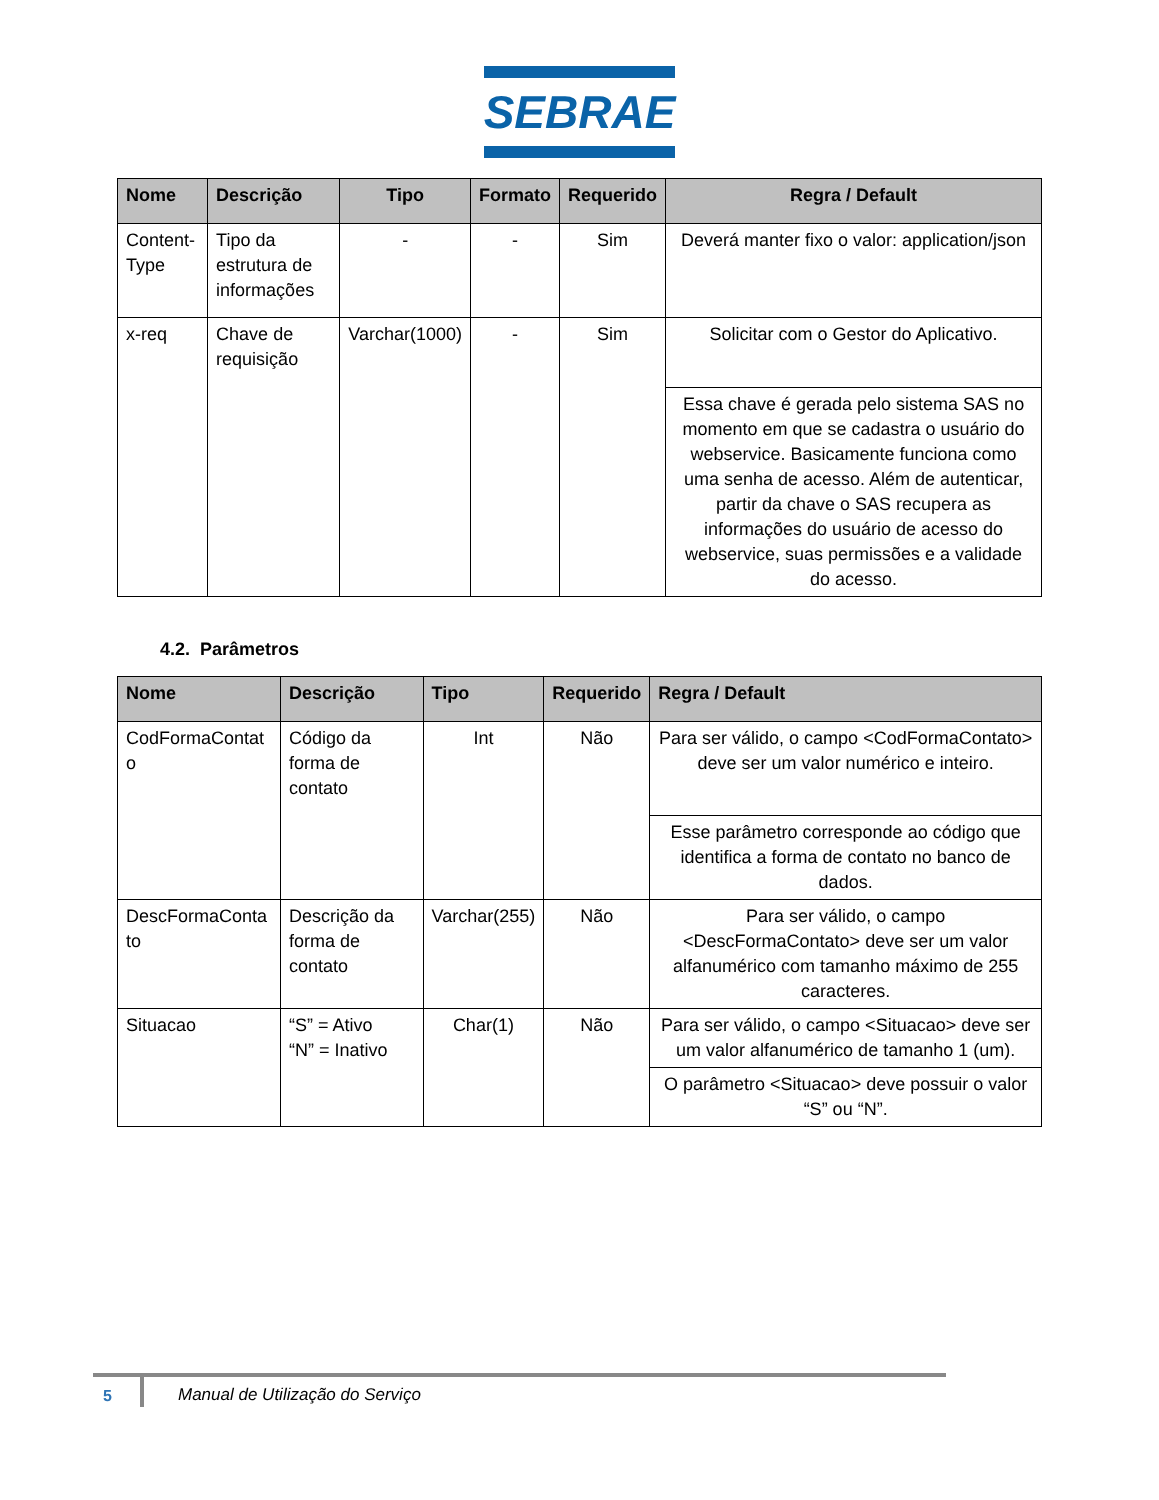SEBRAE
| Nome | Descrição | Tipo | Formato | Requerido | Regra / Default |
| --- | --- | --- | --- | --- | --- |
| Content-Type | Tipo da estrutura de informações | - | - | Sim | Deverá manter fixo o valor: application/json |
| x-req | Chave de requisição | Varchar(1000) | - | Sim | Solicitar com o Gestor do Aplicativo. |
| | | | | | Essa chave é gerada pelo sistema SAS no momento em que se cadastra o usuário do webservice. Basicamente funciona como uma senha de acesso. Além de autenticar, partir da chave o SAS recupera as informações do usuário de acesso do webservice, suas permissões e a validade do acesso. |
4.2. Parâmetros
| Nome | Descrição | Tipo | Requerido | Regra / Default |
| --- | --- | --- | --- | --- |
| CodFormaContat o | Código da forma de contato | Int | Não | Para ser válido, o campo <CodFormaContato> deve ser um valor numérico e inteiro. |
| | | | | Esse parâmetro corresponde ao código que identifica a forma de contato no banco de dados. |
| DescFormaConta to | Descrição da forma de contato | Varchar(255) | Não | Para ser válido, o campo <DescFormaContato> deve ser um valor alfanumérico com tamanho máximo de 255 caracteres. |
| Situacao | “S” = Ativo “N” = Inativo | Char(1) | Não | Para ser válido, o campo <Situacao> deve ser um valor alfanumérico de tamanho 1 (um). |
| | | | | O parâmetro <Situacao> deve possuir o valor “S” ou “N”. |
5 Manual de Utilização do Serviço